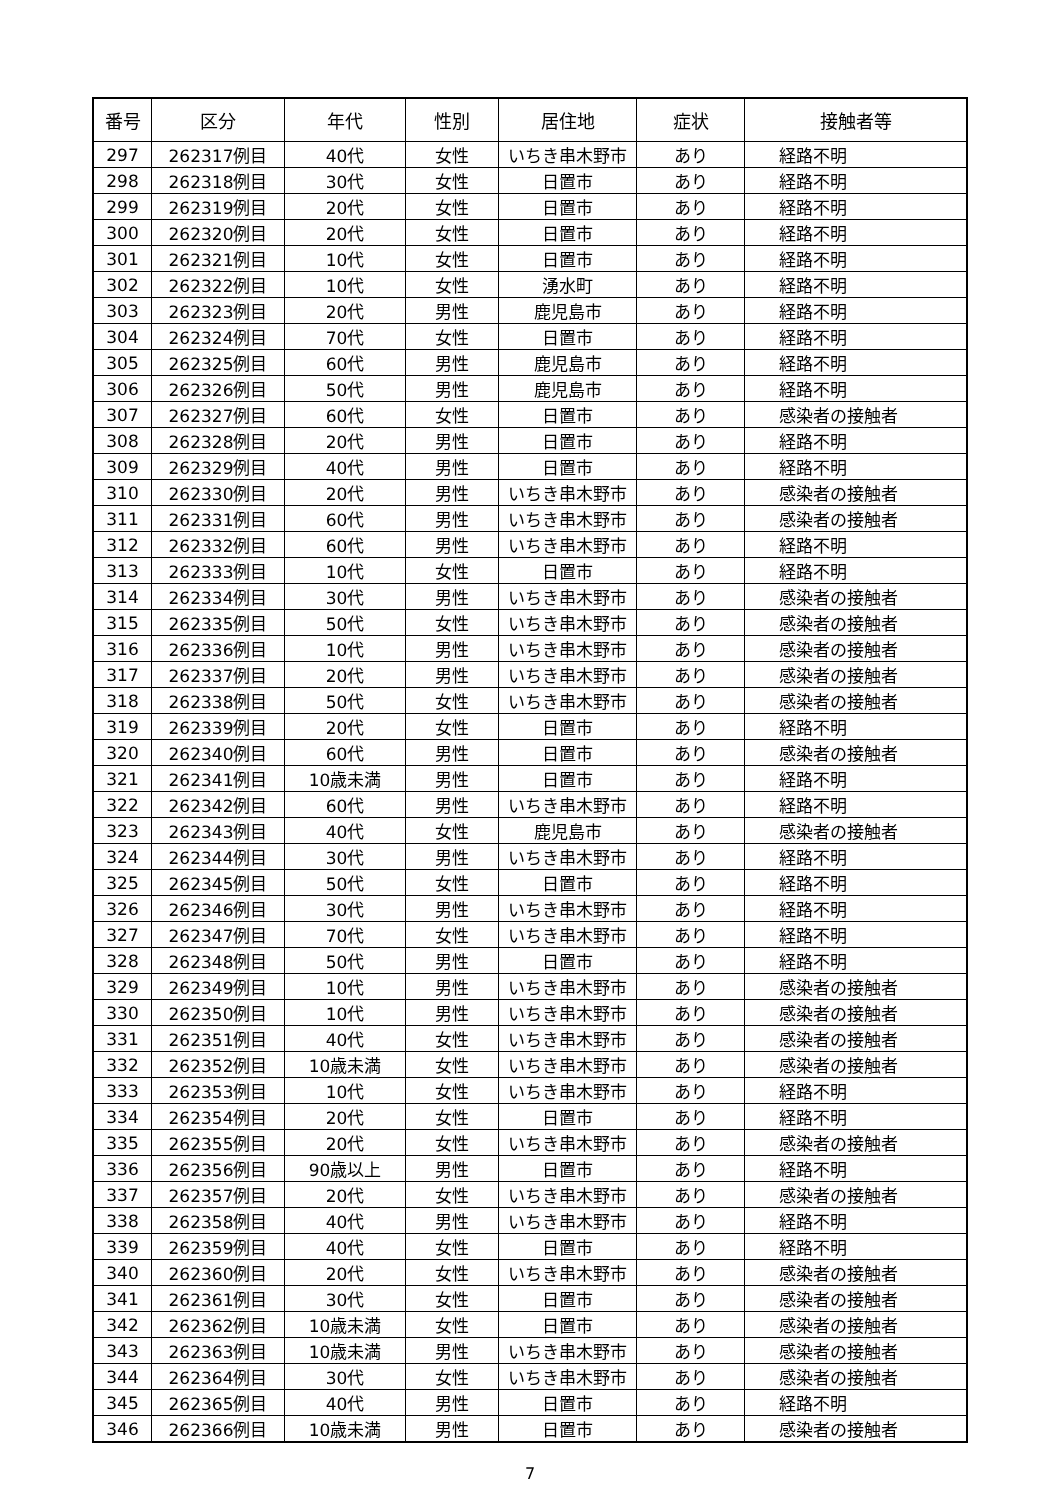| 番号 | 区分 | 年代 | 性別 | 居住地 | 症状 | 接触者等 |
| --- | --- | --- | --- | --- | --- | --- |
| 297 | 262317例目 | 40代 | 女性 | いちき串木野市 | あり | 経路不明 |
| 298 | 262318例目 | 30代 | 女性 | 日置市 | あり | 経路不明 |
| 299 | 262319例目 | 20代 | 女性 | 日置市 | あり | 経路不明 |
| 300 | 262320例目 | 20代 | 女性 | 日置市 | あり | 経路不明 |
| 301 | 262321例目 | 10代 | 女性 | 日置市 | あり | 経路不明 |
| 302 | 262322例目 | 10代 | 女性 | 湧水町 | あり | 経路不明 |
| 303 | 262323例目 | 20代 | 男性 | 鹿児島市 | あり | 経路不明 |
| 304 | 262324例目 | 70代 | 女性 | 日置市 | あり | 経路不明 |
| 305 | 262325例目 | 60代 | 男性 | 鹿児島市 | あり | 経路不明 |
| 306 | 262326例目 | 50代 | 男性 | 鹿児島市 | あり | 経路不明 |
| 307 | 262327例目 | 60代 | 女性 | 日置市 | あり | 感染者の接触者 |
| 308 | 262328例目 | 20代 | 男性 | 日置市 | あり | 経路不明 |
| 309 | 262329例目 | 40代 | 男性 | 日置市 | あり | 経路不明 |
| 310 | 262330例目 | 20代 | 男性 | いちき串木野市 | あり | 感染者の接触者 |
| 311 | 262331例目 | 60代 | 男性 | いちき串木野市 | あり | 感染者の接触者 |
| 312 | 262332例目 | 60代 | 男性 | いちき串木野市 | あり | 経路不明 |
| 313 | 262333例目 | 10代 | 女性 | 日置市 | あり | 経路不明 |
| 314 | 262334例目 | 30代 | 男性 | いちき串木野市 | あり | 感染者の接触者 |
| 315 | 262335例目 | 50代 | 女性 | いちき串木野市 | あり | 感染者の接触者 |
| 316 | 262336例目 | 10代 | 男性 | いちき串木野市 | あり | 感染者の接触者 |
| 317 | 262337例目 | 20代 | 男性 | いちき串木野市 | あり | 感染者の接触者 |
| 318 | 262338例目 | 50代 | 女性 | いちき串木野市 | あり | 感染者の接触者 |
| 319 | 262339例目 | 20代 | 女性 | 日置市 | あり | 経路不明 |
| 320 | 262340例目 | 60代 | 男性 | 日置市 | あり | 感染者の接触者 |
| 321 | 262341例目 | 10歳未満 | 男性 | 日置市 | あり | 経路不明 |
| 322 | 262342例目 | 60代 | 男性 | いちき串木野市 | あり | 経路不明 |
| 323 | 262343例目 | 40代 | 女性 | 鹿児島市 | あり | 感染者の接触者 |
| 324 | 262344例目 | 30代 | 男性 | いちき串木野市 | あり | 経路不明 |
| 325 | 262345例目 | 50代 | 女性 | 日置市 | あり | 経路不明 |
| 326 | 262346例目 | 30代 | 男性 | いちき串木野市 | あり | 経路不明 |
| 327 | 262347例目 | 70代 | 女性 | いちき串木野市 | あり | 経路不明 |
| 328 | 262348例目 | 50代 | 男性 | 日置市 | あり | 経路不明 |
| 329 | 262349例目 | 10代 | 男性 | いちき串木野市 | あり | 感染者の接触者 |
| 330 | 262350例目 | 10代 | 男性 | いちき串木野市 | あり | 感染者の接触者 |
| 331 | 262351例目 | 40代 | 女性 | いちき串木野市 | あり | 感染者の接触者 |
| 332 | 262352例目 | 10歳未満 | 女性 | いちき串木野市 | あり | 感染者の接触者 |
| 333 | 262353例目 | 10代 | 女性 | いちき串木野市 | あり | 経路不明 |
| 334 | 262354例目 | 20代 | 女性 | 日置市 | あり | 経路不明 |
| 335 | 262355例目 | 20代 | 女性 | いちき串木野市 | あり | 感染者の接触者 |
| 336 | 262356例目 | 90歳以上 | 男性 | 日置市 | あり | 経路不明 |
| 337 | 262357例目 | 20代 | 女性 | いちき串木野市 | あり | 感染者の接触者 |
| 338 | 262358例目 | 40代 | 男性 | いちき串木野市 | あり | 経路不明 |
| 339 | 262359例目 | 40代 | 女性 | 日置市 | あり | 経路不明 |
| 340 | 262360例目 | 20代 | 女性 | いちき串木野市 | あり | 感染者の接触者 |
| 341 | 262361例目 | 30代 | 女性 | 日置市 | あり | 感染者の接触者 |
| 342 | 262362例目 | 10歳未満 | 女性 | 日置市 | あり | 感染者の接触者 |
| 343 | 262363例目 | 10歳未満 | 男性 | いちき串木野市 | あり | 感染者の接触者 |
| 344 | 262364例目 | 30代 | 女性 | いちき串木野市 | あり | 感染者の接触者 |
| 345 | 262365例目 | 40代 | 男性 | 日置市 | あり | 経路不明 |
| 346 | 262366例目 | 10歳未満 | 男性 | 日置市 | あり | 感染者の接触者 |
7